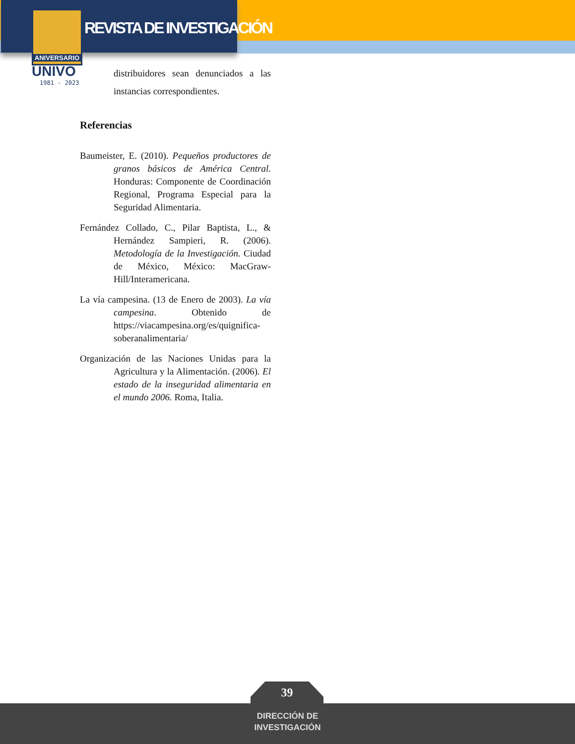ANIVERSARIO
REVISTA DE INVESTIGACIÓN
UNIVO
1981 - 2023
distribuidores sean denunciados a las instancias correspondientes.
Referencias
Baumeister, E. (2010). Pequeños productores de granos básicos de América Central. Honduras: Componente de Coordinación Regional, Programa Especial para la Seguridad Alimentaria.
Fernández Collado, C., Pilar Baptista, L., & Hernández Sampieri, R. (2006). Metodología de la Investigación. Ciudad de México, México: MacGraw-Hill/Interamericana.
La vía campesina. (13 de Enero de 2003). La vía campesina. Obtenido de https://viacampesina.org/es/quignifica-soberanalimentaria/
Organización de las Naciones Unidas para la Agricultura y la Alimentación. (2006). El estado de la inseguridad alimentaria en el mundo 2006. Roma, Italia.
39
DIRECCIÓN DE
INVESTIGACIÓN